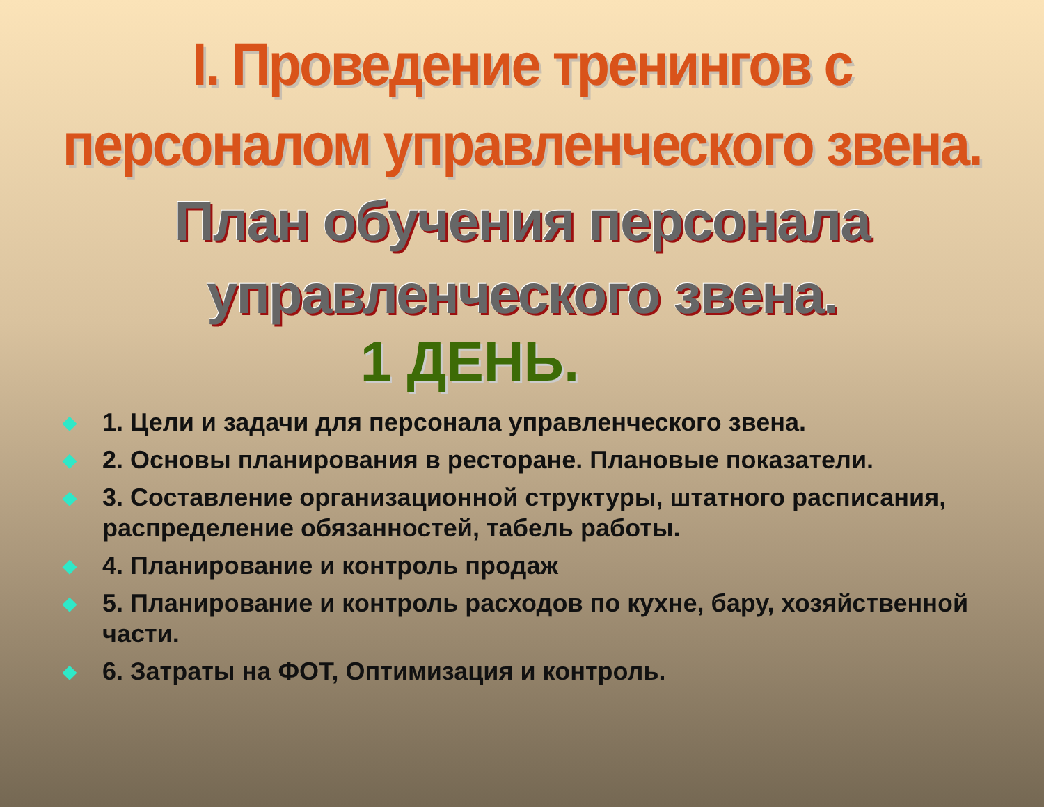I. Проведение тренингов с персоналом управленческого звена.
План обучения персонала управленческого звена.
1 ДЕНЬ.
◆ 1. Цели и задачи для персонала управленческого звена.
◆ 2. Основы планирования в ресторане. Плановые показатели.
◆ 3. Составление организационной структуры, штатного расписания, распределение обязанностей, табель работы.
◆ 4. Планирование и контроль продаж
◆ 5. Планирование и контроль расходов по кухне, бару, хозяйственной части.
◆ 6. Затраты на ФОТ, Оптимизация и контроль.